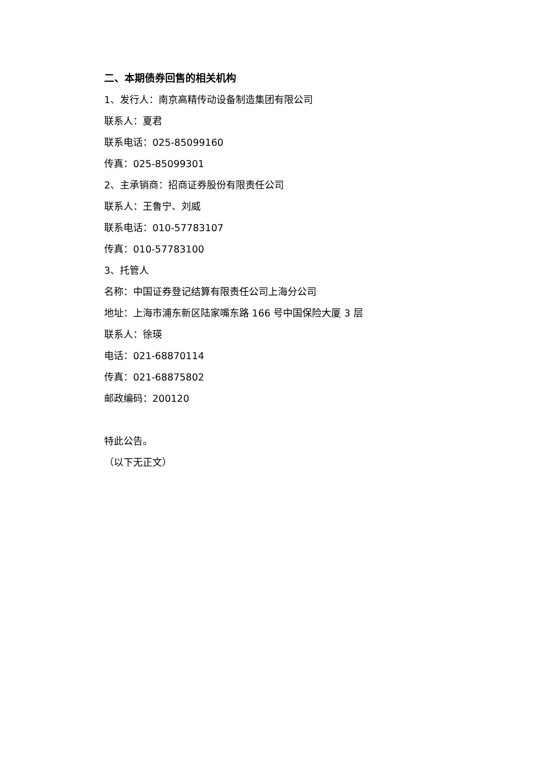二、本期债券回售的相关机构
1、发行人：南京高精传动设备制造集团有限公司
联系人：夏君
联系电话：025-85099160
传真：025-85099301
2、主承销商：招商证券股份有限责任公司
联系人：王鲁宁、刘威
联系电话：010-57783107
传真：010-57783100
3、托管人
名称：中国证券登记结算有限责任公司上海分公司
地址：上海市浦东新区陆家嘴东路 166 号中国保险大厦 3 层
联系人：徐瑛
电话：021-68870114
传真：021-68875802
邮政编码：200120
特此公告。
（以下无正文）